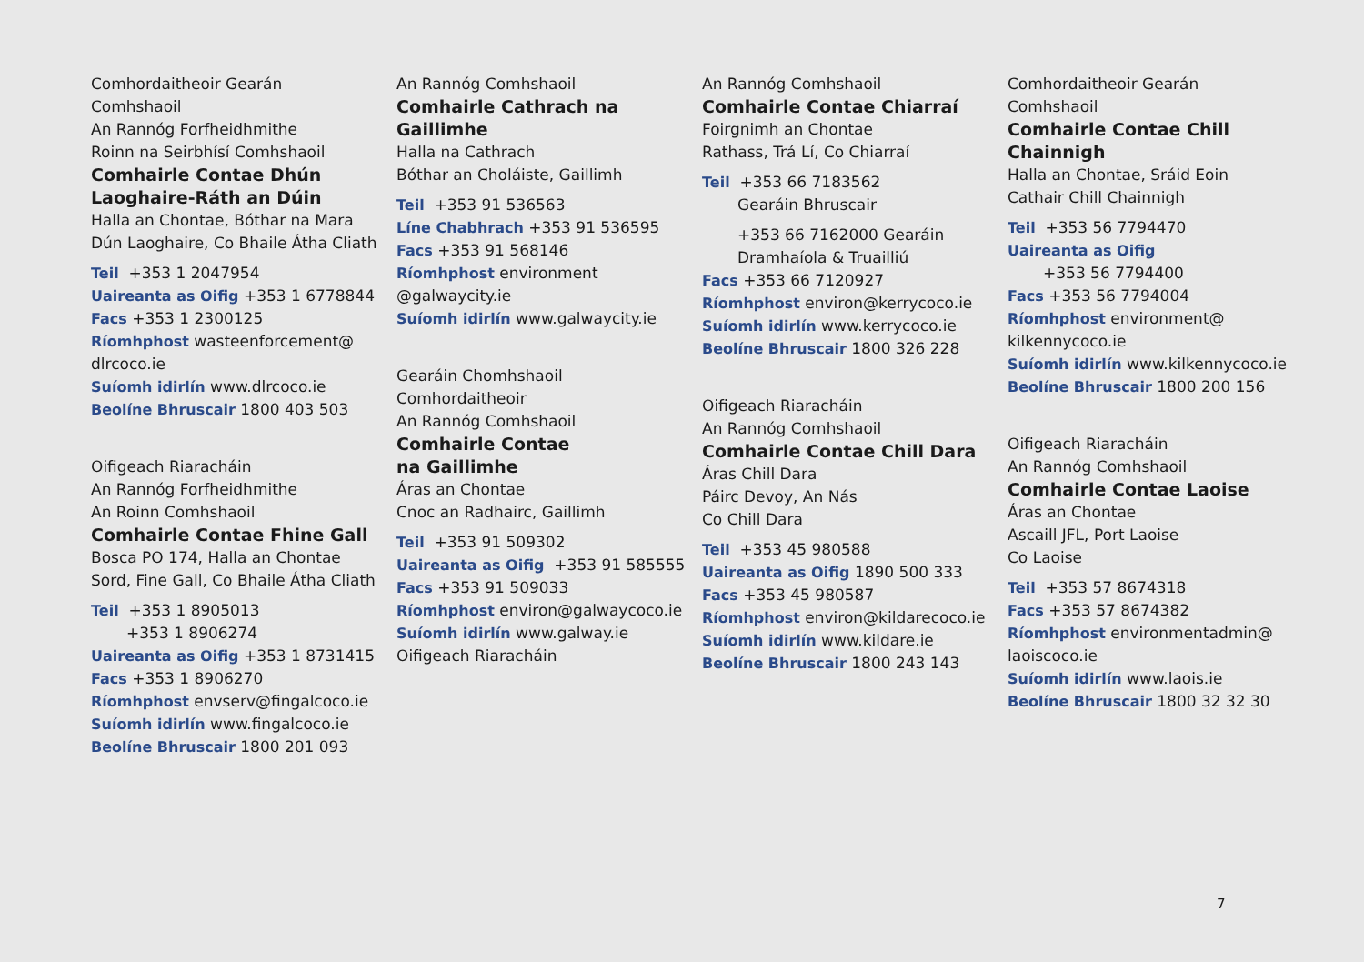Comhordaitheoir Gearán
Comhshaoil
An Rannóg Forfheidhmithe
Roinn na Seirbhísí Comhshaoil
Comhairle Contae Dhún Laoghaire-Ráth an Dúin
Halla an Chontae, Bóthar na Mara
Dún Laoghaire, Co Bhaile Átha Cliath
Teil +353 1 2047954
Uaireanta as Oifig +353 1 6778844
Facs +353 1 2300125
Ríomhphost wasteenforcement@
dlrcoco.ie
Suíomh idirlín www.dlrcoco.ie
Beolíne Bhruscair 1800 403 503
Oifigeach Riaracháin
An Rannóg Forfheidhmithe
An Roinn Comhshaoil
Comhairle Contae Fhine Gall
Bosca PO 174, Halla an Chontae
Sord, Fine Gall, Co Bhaile Átha Cliath
Teil +353 1 8905013
+353 1 8906274
Uaireanta as Oifig +353 1 8731415
Facs +353 1 8906270
Ríomhphost envserv@fingalcoco.ie
Suíomh idirlín www.fingalcoco.ie
Beolíne Bhruscair 1800 201 093
An Rannóg Comhshaoil
Comhairle Cathrach na Gaillimhe
Halla na Cathrach
Bóthar an Choláiste, Gaillimh
Teil +353 91 536563
Líne Chabhrach +353 91 536595
Facs +353 91 568146
Ríomhphost environment
@galwaycity.ie
Suíomh idirlín www.galwaycity.ie
Gearáin Chomhshaoil
Comhordaitheoir
An Rannóg Comhshaoil
Comhairle Contae
na Gaillimhe
Áras an Chontae
Cnoc an Radhairc, Gaillimh
Teil +353 91 509302
Uaireanta as Oifig +353 91 585555
Facs +353 91 509033
Ríomhphost environ@galwaycoco.ie
Suíomh idirlín www.galway.ie
Oifigeach Riaracháin
An Rannóg Comhshaoil
Comhairle Contae Chiarraí
Foirgnimh an Chontae
Rathass, Trá Lí, Co Chiarraí
Teil +353 66 7183562
Gearáin Bhruscair
+353 66 7162000 Gearáin Dramhaíola & Truailliú
Facs +353 66 7120927
Ríomhphost environ@kerrycoco.ie
Suíomh idirlín www.kerrycoco.ie
Beolíne Bhruscair 1800 326 228
Oifigeach Riaracháin
An Rannóg Comhshaoil
Comhairle Contae Chill Dara
Áras Chill Dara
Páirc Devoy, An Nás
Co Chill Dara
Teil +353 45 980588
Uaireanta as Oifig 1890 500 333
Facs +353 45 980587
Ríomhphost environ@kildarecoco.ie
Suíomh idirlín www.kildare.ie
Beolíne Bhruscair 1800 243 143
Comhordaitheoir Gearán
Comhshaoil
Comhairle Contae Chill Chainnigh
Halla an Chontae, Sráid Eoin
Cathair Chill Chainnigh
Teil +353 56 7794470
Uaireanta as Oifig
+353 56 7794400
Facs +353 56 7794004
Ríomhphost environment@
kilkennycoco.ie
Suíomh idirlín www.kilkennycoco.ie
Beolíne Bhruscair 1800 200 156
Oifigeach Riaracháin
An Rannóg Comhshaoil
Comhairle Contae Laoise
Áras an Chontae
Ascaill JFL, Port Laoise
Co Laoise
Teil +353 57 8674318
Facs +353 57 8674382
Ríomhphost environmentadmin@
laoiscoco.ie
Suíomh idirlín www.laois.ie
Beolíne Bhruscair 1800 32 32 30
7